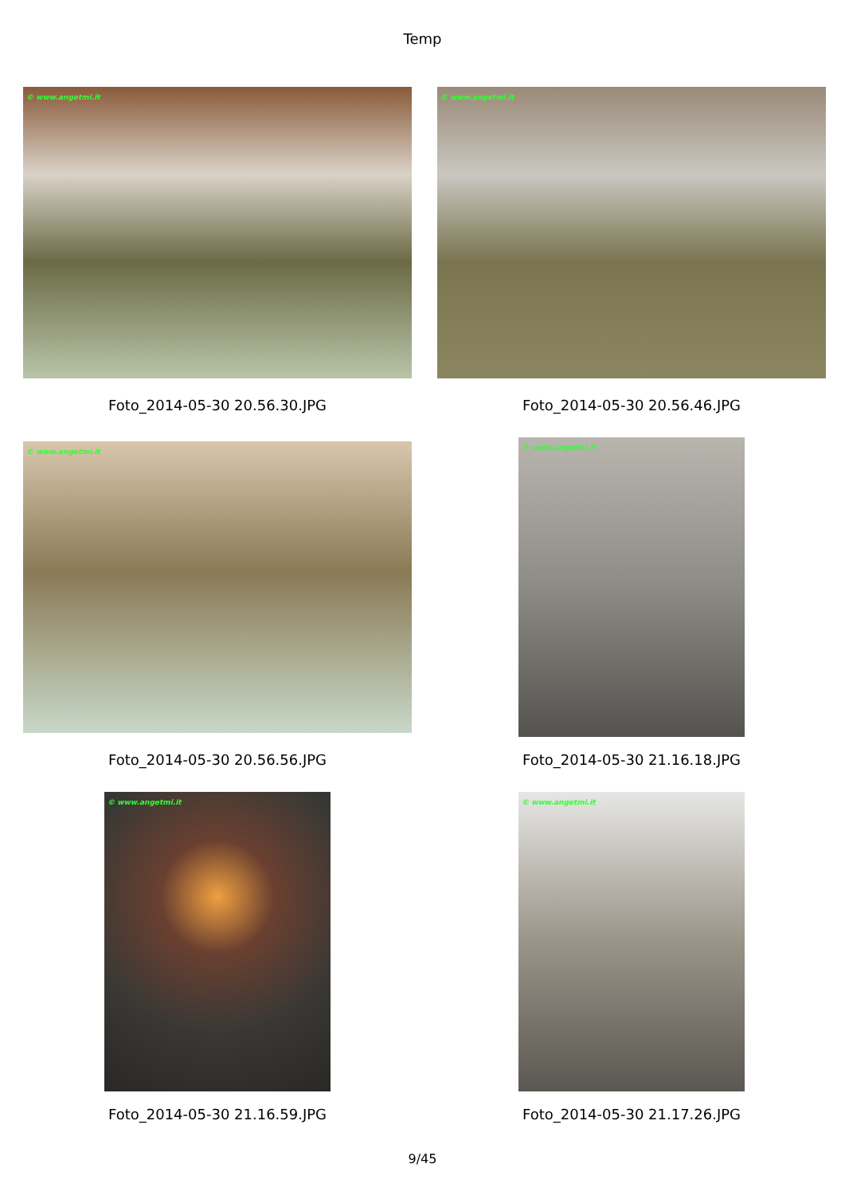Temp
© www.angetmi.it
Foto_2014-05-30 20.56.30.JPG
© www.angetmi.it
Foto_2014-05-30 20.56.46.JPG
© www.angetmi.it
Foto_2014-05-30 20.56.56.JPG
© www.angetmi.it
Foto_2014-05-30 21.16.18.JPG
© www.angetmi.it
Foto_2014-05-30 21.16.59.JPG
© www.angetmi.it
Foto_2014-05-30 21.17.26.JPG
9/45